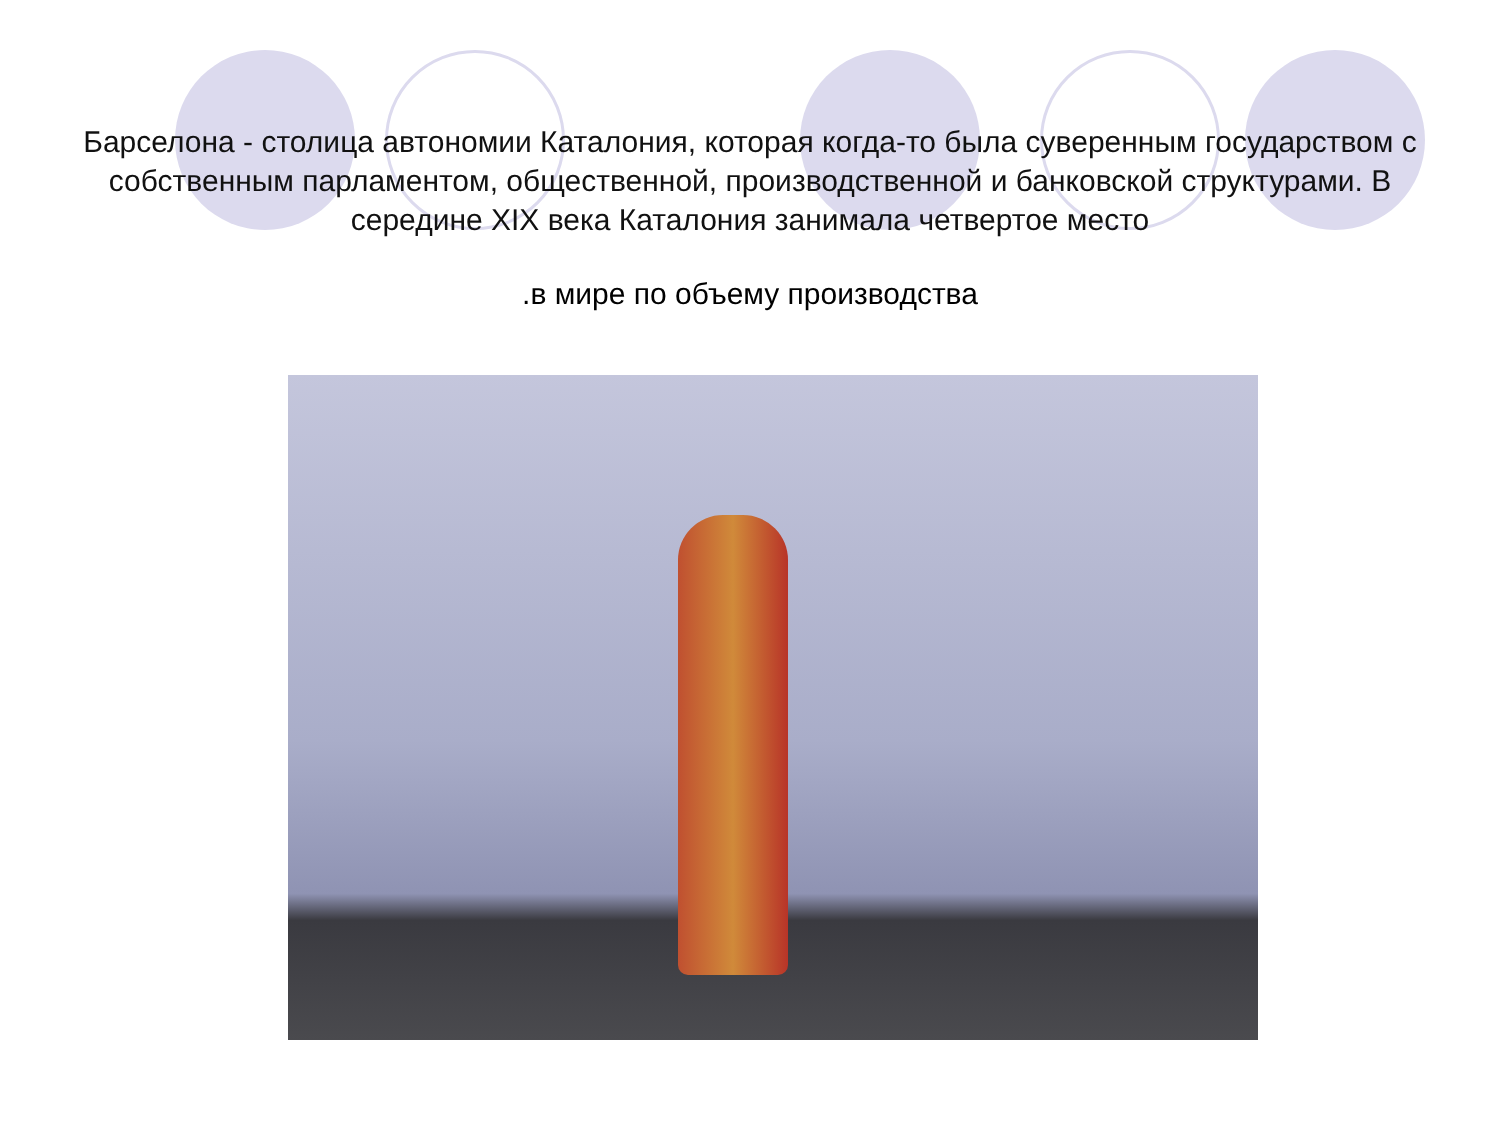Барселона - столица автономии Каталония, которая когда-то была суверенным государством с собственным парламентом, общественной, производственной и банковской структурами. В середине XIX века Каталония занимала четвертое место
.в мире по объему производства